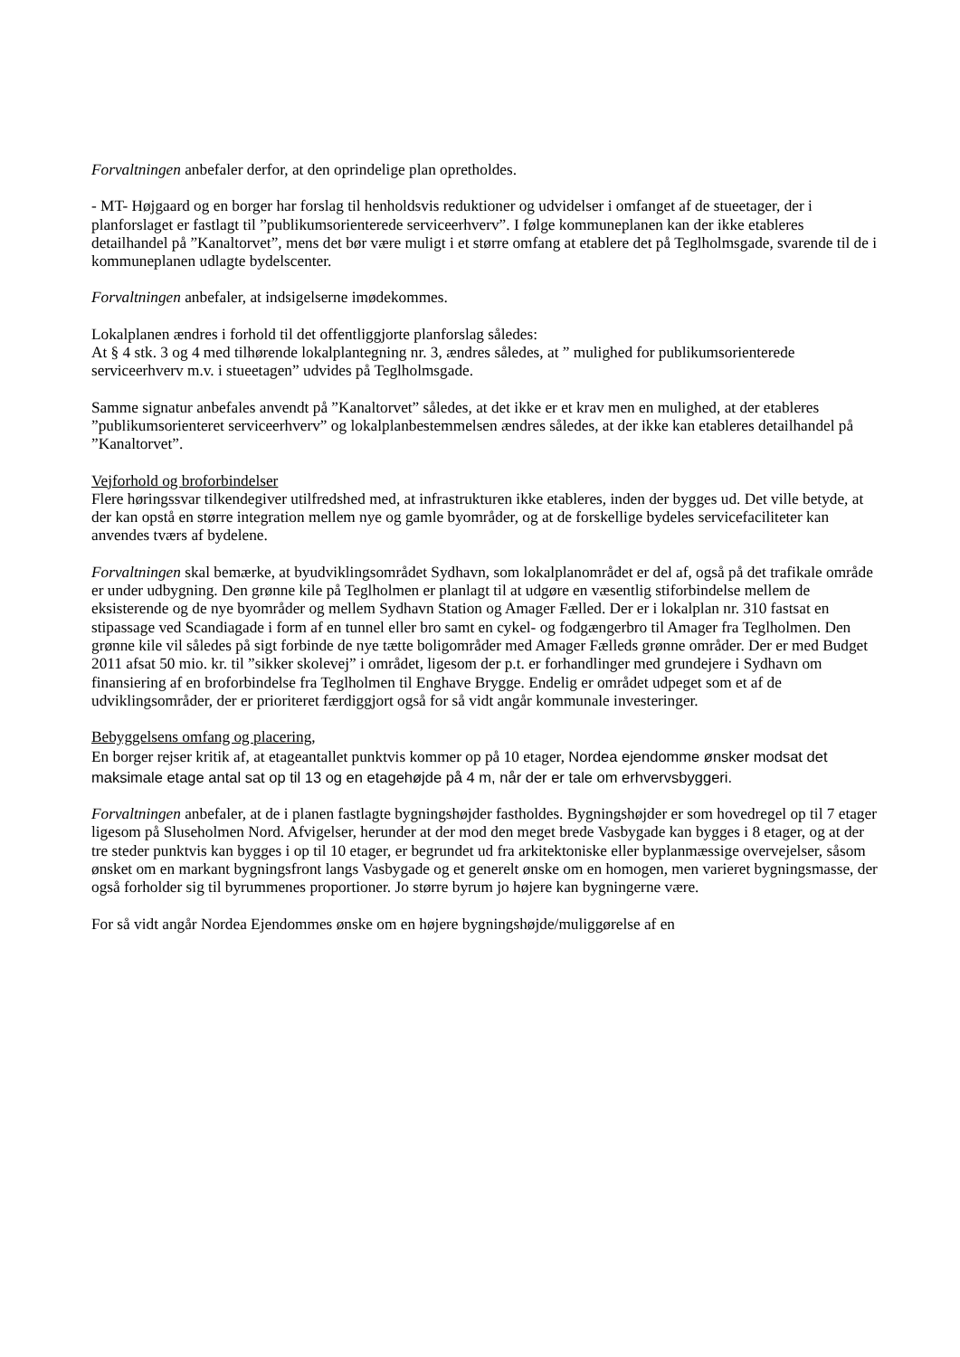Forvaltningen anbefaler derfor, at den oprindelige plan opretholdes.
- MT- Højgaard og en borger har forslag til henholdsvis reduktioner og udvidelser i omfanget af de stueetager, der i planforslaget er fastlagt til ”publikumsorienterede serviceerhverv”. I følge kommuneplanen kan der ikke etableres detailhandel på ”Kanaltorvet”, mens det bør være muligt i et større omfang at etablere det på Teglholmsgade, svarende til de i kommuneplanen udlagte bydelscenter.
Forvaltningen anbefaler, at indsigelserne imødekommes.
Lokalplanen ændres i forhold til det offentliggjorte planforslag således:
At § 4 stk. 3 og 4 med tilhørende lokalplantegning nr. 3, ændres således, at ” mulighed for publikumsorienterede serviceerhverv m.v. i stueetagen” udvides på Teglholmsgade.
Samme signatur anbefales anvendt på ”Kanaltorvet” således, at det ikke er et krav men en mulighed, at der etableres ”publikumsorienteret serviceerhverv” og lokalplanbestemmelsen ændres således, at der ikke kan etableres detailhandel på ”Kanaltorvet”.
Vejforhold og broforbindelser
Flere høringssvar tilkendegiver utilfredshed med, at infrastrukturen ikke etableres, inden der bygges ud. Det ville betyde, at der kan opstå en større integration mellem nye og gamle byområder, og at de forskellige bydeles servicefaciliteter kan anvendes tværs af bydelene.
Forvaltningen skal bemærke, at byudviklingsområdet Sydhavn, som lokalplanområdet er del af, også på det trafikale område er under udbygning. Den grønne kile på Teglholmen er planlagt til at udgøre en væsentlig stiforbindelse mellem de eksisterende og de nye byområder og mellem Sydhavn Station og Amager Fælled. Der er i lokalplan nr. 310 fastsat en stipassage ved Scandiagade i form af en tunnel eller bro samt en cykel- og fodgængerbro til Amager fra Teglholmen. Den grønne kile vil således på sigt forbinde de nye tætte boligområder med Amager Fælleds grønne områder. Der er med Budget 2011 afsat 50 mio. kr. til ”sikker skolevej” i området, ligesom der p.t. er forhandlinger med grundejere i Sydhavn om finansiering af en broforbindelse fra Teglholmen til Enghave Brygge. Endelig er området udpeget som et af de udviklingsområder, der er prioriteret færdiggjort også for så vidt angår kommunale investeringer.
Bebyggelsens omfang og placering,
En borger rejser kritik af, at etageantallet punktvis kommer op på 10 etager, Nordea ejendomme ønsker modsat det maksimale etage antal sat op til 13 og en etagehøjde på 4 m, når der er tale om erhvervsbyggeri.
Forvaltningen anbefaler, at de i planen fastlagte bygningshøjder fastholdes. Bygningshøjder er som hovedregel op til 7 etager ligesom på Sluseholmen Nord. Afvigelser, herunder at der mod den meget brede Vasbygade kan bygges i 8 etager, og at der tre steder punktvis kan bygges i op til 10 etager, er begrundet ud fra arkitektoniske eller byplanmæssige overvejelser, såsom ønsket om en markant bygningsfront langs Vasbygade og et generelt ønske om en homogen, men varieret bygningsmasse, der også forholder sig til byrummenes proportioner. Jo større byrum jo højere kan bygningerne være.
For så vidt angår Nordea Ejendommes ønske om en højere bygningshøjde/muliggørelse af en